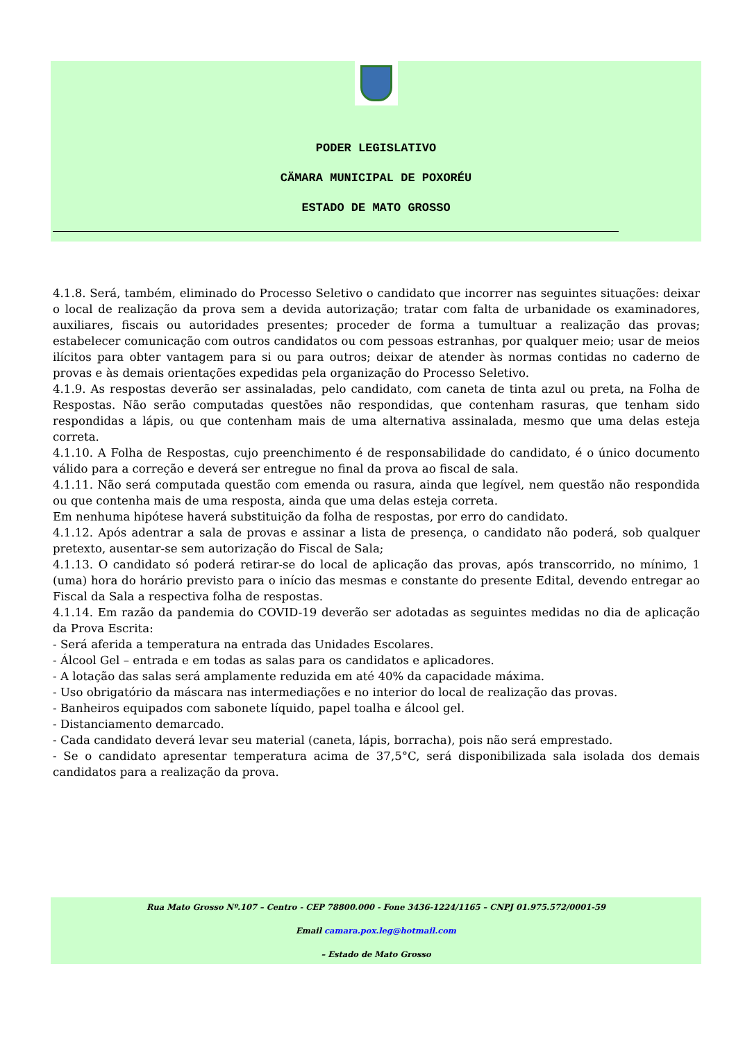PODER LEGISLATIVO
CÄMARA MUNICIPAL DE POXORÉU
ESTADO DE MATO GROSSO
4.1.8. Será, também, eliminado do Processo Seletivo o candidato que incorrer nas seguintes situações: deixar o local de realização da prova sem a devida autorização; tratar com falta de urbanidade os examinadores, auxiliares, fiscais ou autoridades presentes; proceder de forma a tumultuar a realização das provas; estabelecer comunicação com outros candidatos ou com pessoas estranhas, por qualquer meio; usar de meios ilícitos para obter vantagem para si ou para outros; deixar de atender às normas contidas no caderno de provas e às demais orientações expedidas pela organização do Processo Seletivo.
4.1.9. As respostas deverão ser assinaladas, pelo candidato, com caneta de tinta azul ou preta, na Folha de Respostas. Não serão computadas questões não respondidas, que contenham rasuras, que tenham sido respondidas a lápis, ou que contenham mais de uma alternativa assinalada, mesmo que uma delas esteja correta.
4.1.10. A Folha de Respostas, cujo preenchimento é de responsabilidade do candidato, é o único documento válido para a correção e deverá ser entregue no final da prova ao fiscal de sala.
4.1.11. Não será computada questão com emenda ou rasura, ainda que legível, nem questão não respondida ou que contenha mais de uma resposta, ainda que uma delas esteja correta.
Em nenhuma hipótese haverá substituição da folha de respostas, por erro do candidato.
4.1.12. Após adentrar a sala de provas e assinar a lista de presença, o candidato não poderá, sob qualquer pretexto, ausentar-se sem autorização do Fiscal de Sala;
4.1.13. O candidato só poderá retirar-se do local de aplicação das provas, após transcorrido, no mínimo, 1 (uma) hora do horário previsto para o início das mesmas e constante do presente Edital, devendo entregar ao Fiscal da Sala a respectiva folha de respostas.
4.1.14. Em razão da pandemia do COVID-19 deverão ser adotadas as seguintes medidas no dia de aplicação da Prova Escrita:
- Será aferida a temperatura na entrada das Unidades Escolares.
- Álcool Gel – entrada e em todas as salas para os candidatos e aplicadores.
- A lotação das salas será amplamente reduzida em até 40% da capacidade máxima.
- Uso obrigatório da máscara nas intermediações e no interior do local de realização das provas.
- Banheiros equipados com sabonete líquido, papel toalha e álcool gel.
- Distanciamento demarcado.
- Cada candidato deverá levar seu material (caneta, lápis, borracha), pois não será emprestado.
- Se o candidato apresentar temperatura acima de 37,5°C, será disponibilizada sala isolada dos demais candidatos para a realização da prova.
Rua Mato Grosso Nº.107 – Centro - CEP 78800.000 - Fone 3436-1224/1165 – CNPJ 01.975.572/0001-59
Email camara.pox.leg@hotmail.com
– Estado de Mato Grosso